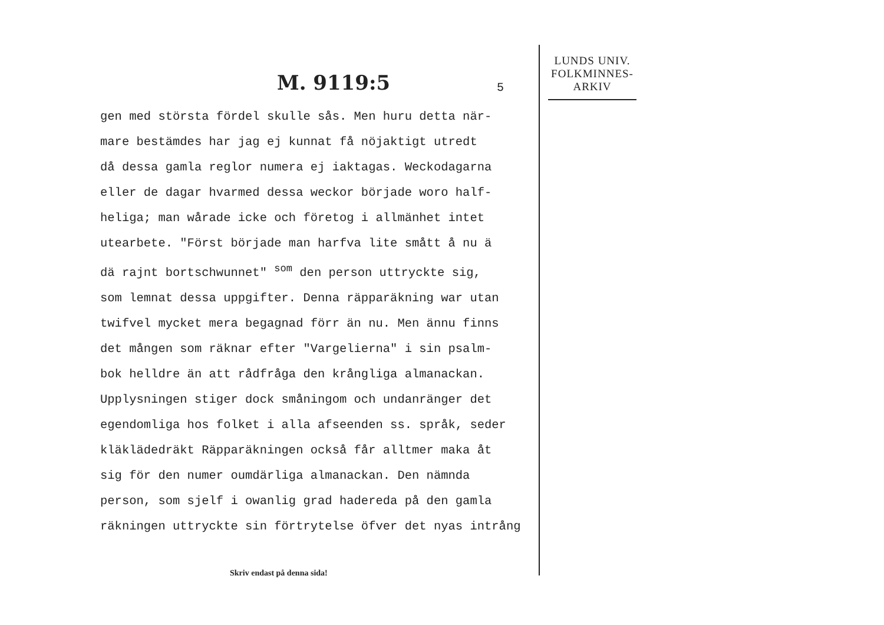M. 9119:5 5
gen med största fördel skulle sås. Men huru detta när- mare bestämdes har jag ej kunnat få nöjaktigt utredt då dessa gamla reglor numera ej iaktagas. Weckodagarna eller de dagar hvarmed dessa weckor började woro half- heliga; man wårade icke och företog i allmänhet intet utearbete. "Först började man harfva lite smått å nu ä dä rajnt bortschwunnet" <sup>som</sup> den person uttryckte sig, som lemnat dessa uppgifter. Denna räpparäkning war utan twifvel mycket mera begagnad förr än nu. Men ännu finns det mången som räknar efter "Vargelierna" i sin psalm- bok helldre än att rådfråga den krångliga almanackan. Upplysningen stiger dock småningom och undanränger det egendomliga hos folket i alla afseenden ss. språk, seder kläklädedräkt Räpparäkningen också får alltmer maka åt sig för den numer oumdärliga almanackan. Den nämnda person, som sjelf i owanlig grad hadereda på den gamla räkningen uttryckte sin förtrytelse öfver det nyas intrång
Skriv endast på denna sida!
LUNDS UNIV.
FOLKMINNES-
ARKIV